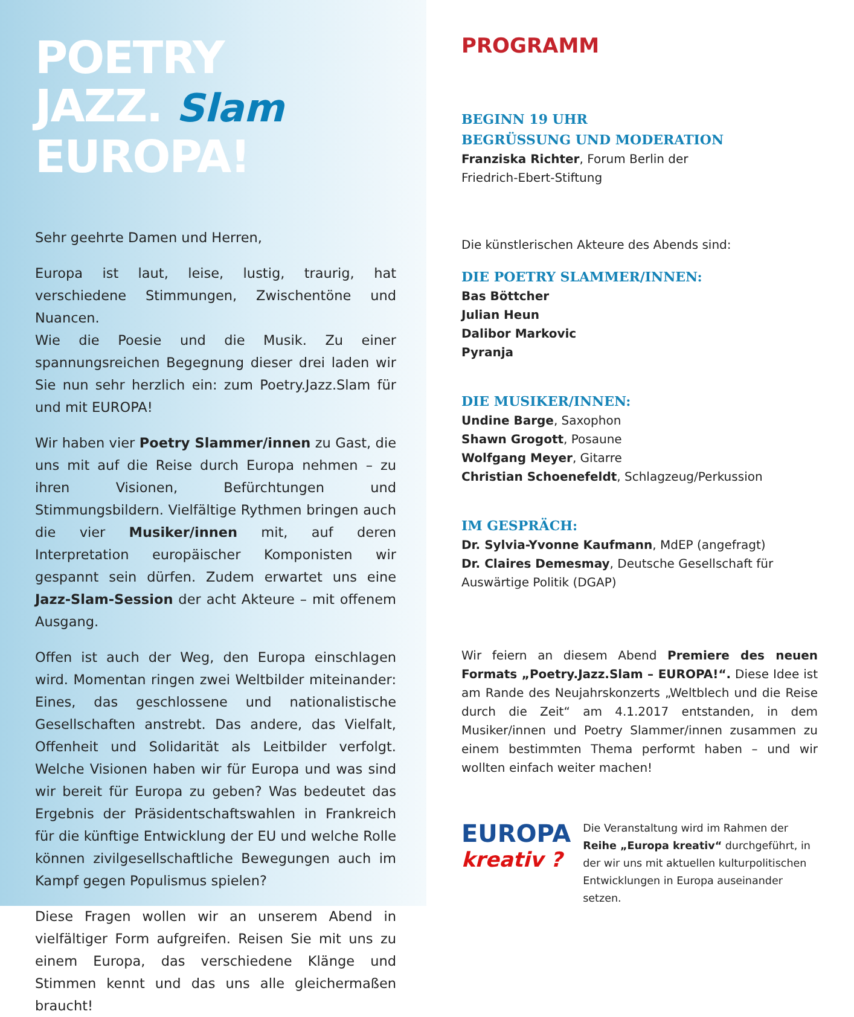POETRY
JAZZ. Slam
EUROPA!
Sehr geehrte Damen und Herren,
Europa ist laut, leise, lustig, traurig, hat verschiedene Stimmungen, Zwischentöne und Nuancen.
Wie die Poesie und die Musik. Zu einer spannungsreichen Begegnung dieser drei laden wir Sie nun sehr herzlich ein: zum Poetry.Jazz.Slam für und mit EUROPA!
Wir haben vier Poetry Slammer/innen zu Gast, die uns mit auf die Reise durch Europa nehmen – zu ihren Visionen, Befürchtungen und Stimmungsbildern. Vielfältige Rythmen bringen auch die vier Musiker/innen mit, auf deren Interpretation europäischer Komponisten wir gespannt sein dürfen. Zudem erwartet uns eine Jazz-Slam-Session der acht Akteure – mit offenem Ausgang.
Offen ist auch der Weg, den Europa einschlagen wird. Momentan ringen zwei Weltbilder miteinander: Eines, das geschlossene und nationalistische Gesellschaften anstrebt. Das andere, das Vielfalt, Offenheit und Solidarität als Leitbilder verfolgt. Welche Visionen haben wir für Europa und was sind wir bereit für Europa zu geben? Was bedeutet das Ergebnis der Präsidentschaftswahlen in Frankreich für die künftige Entwicklung der EU und welche Rolle können zivilgesellschaftliche Bewegungen auch im Kampf gegen Populismus spielen?
Diese Fragen wollen wir an unserem Abend in vielfältiger Form aufgreifen. Reisen Sie mit uns zu einem Europa, das verschiedene Klänge und Stimmen kennt und das uns alle gleichermaßen braucht!
PROGRAMM
BEGINN 19 UHR
BEGRÜSSUNG UND MODERATION
Franziska Richter, Forum Berlin der
Friedrich-Ebert-Stiftung
Die künstlerischen Akteure des Abends sind:
DIE POETRY SLAMMER/INNEN:
Bas Böttcher
Julian Heun
Dalibor Markovic
Pyranja
DIE MUSIKER/INNEN:
Undine Barge, Saxophon
Shawn Grogott, Posaune
Wolfgang Meyer, Gitarre
Christian Schoenefeldt, Schlagzeug/Perkussion
IM GESPRÄCH:
Dr. Sylvia-Yvonne Kaufmann, MdEP (angefragt)
Dr. Claires Demesmay, Deutsche Gesellschaft für Auswärtige Politik (DGAP)
Wir feiern an diesem Abend Premiere des neuen Formats „Poetry.Jazz.Slam – EUROPA!“. Diese Idee ist am Rande des Neujahrskonzerts „Weltblech und die Reise durch die Zeit“ am 4.1.2017 entstanden, in dem Musiker/innen und Poetry Slammer/innen zusammen zu einem bestimmten Thema performt haben – und wir wollten einfach weiter machen!
EUROPA
kreativ ?
Die Veranstaltung wird im Rahmen der Reihe „Europa kreativ“ durchgeführt, in der wir uns mit aktuellen kulturpolitischen Entwicklungen in Europa auseinander setzen.